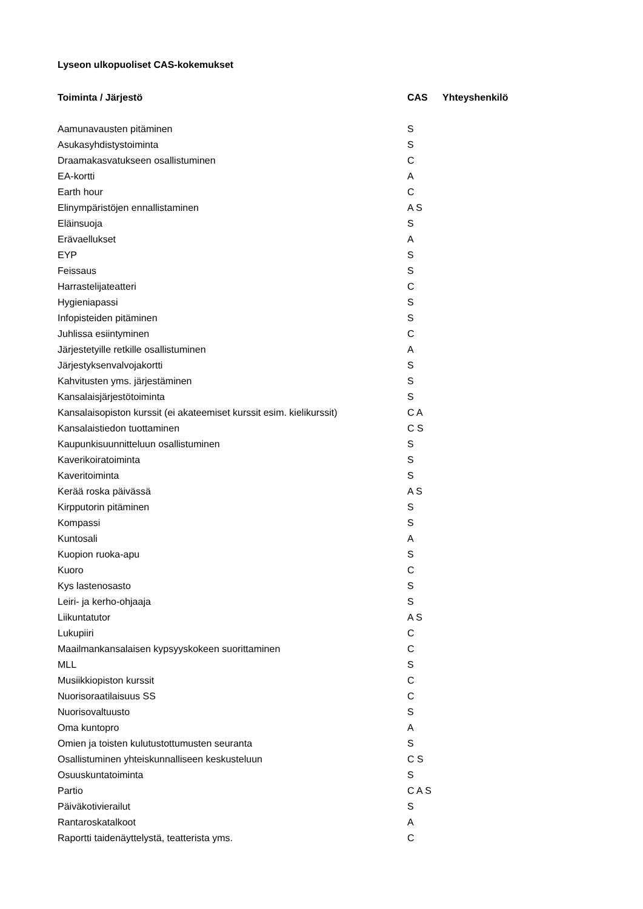Lyseon ulkopuoliset CAS-kokemukset
| Toiminta / Järjestö | CAS | Yhteyshenkilö |
| --- | --- | --- |
| Aamunavausten pitäminen | S | |
| Asukasyhdistystoiminta | S | |
| Draamakasvatukseen osallistuminen | C | |
| EA-kortti | A | |
| Earth hour | C | |
| Elinympäristöjen ennallistaminen | A S | |
| Eläinsuoja | S | |
| Erävaellukset | A | |
| EYP | S | |
| Feissaus | S | |
| Harrastelijateatteri | C | |
| Hygieniapassi | S | |
| Infopisteiden pitäminen | S | |
| Juhlissa esiintyminen | C | |
| Järjestetyille retkille osallistuminen | A | |
| Järjestyksenvalvojakortti | S | |
| Kahvitusten yms. järjestäminen | S | |
| Kansalaisjärjestötoiminta | S | |
| Kansalaisopiston kurssit (ei akateemiset kurssit esim. kielikurssit) | C A | |
| Kansalaistiedon tuottaminen | C S | |
| Kaupunkisuunnitteluun osallistuminen | S | |
| Kaverikoiratoiminta | S | |
| Kaveritoiminta | S | |
| Kerää roska päivässä | A S | |
| Kirpputorin pitäminen | S | |
| Kompassi | S | |
| Kuntosali | A | |
| Kuopion ruoka-apu | S | |
| Kuoro | C | |
| Kys lastenosasto | S | |
| Leiri- ja kerho-ohjaaja | S | |
| Liikuntatutor | A S | |
| Lukupiiri | C | |
| Maailmankansalaisen kypsyyskokeen suorittaminen | C | |
| MLL | S | |
| Musiikkiopiston kurssit | C | |
| Nuorisoraatilaisuus SS | C | |
| Nuorisovaltuusto | S | |
| Oma kuntopro | A | |
| Omien ja toisten kulutustottumusten seuranta | S | |
| Osallistuminen yhteiskunnalliseen keskusteluun | C S | |
| Osuuskuntatoiminta | S | |
| Partio | C A S | |
| Päiväkotivierailut | S | |
| Rantaroskatalkoot | A | |
| Raportti taidenäyttelystä, teatterista yms. | C | |